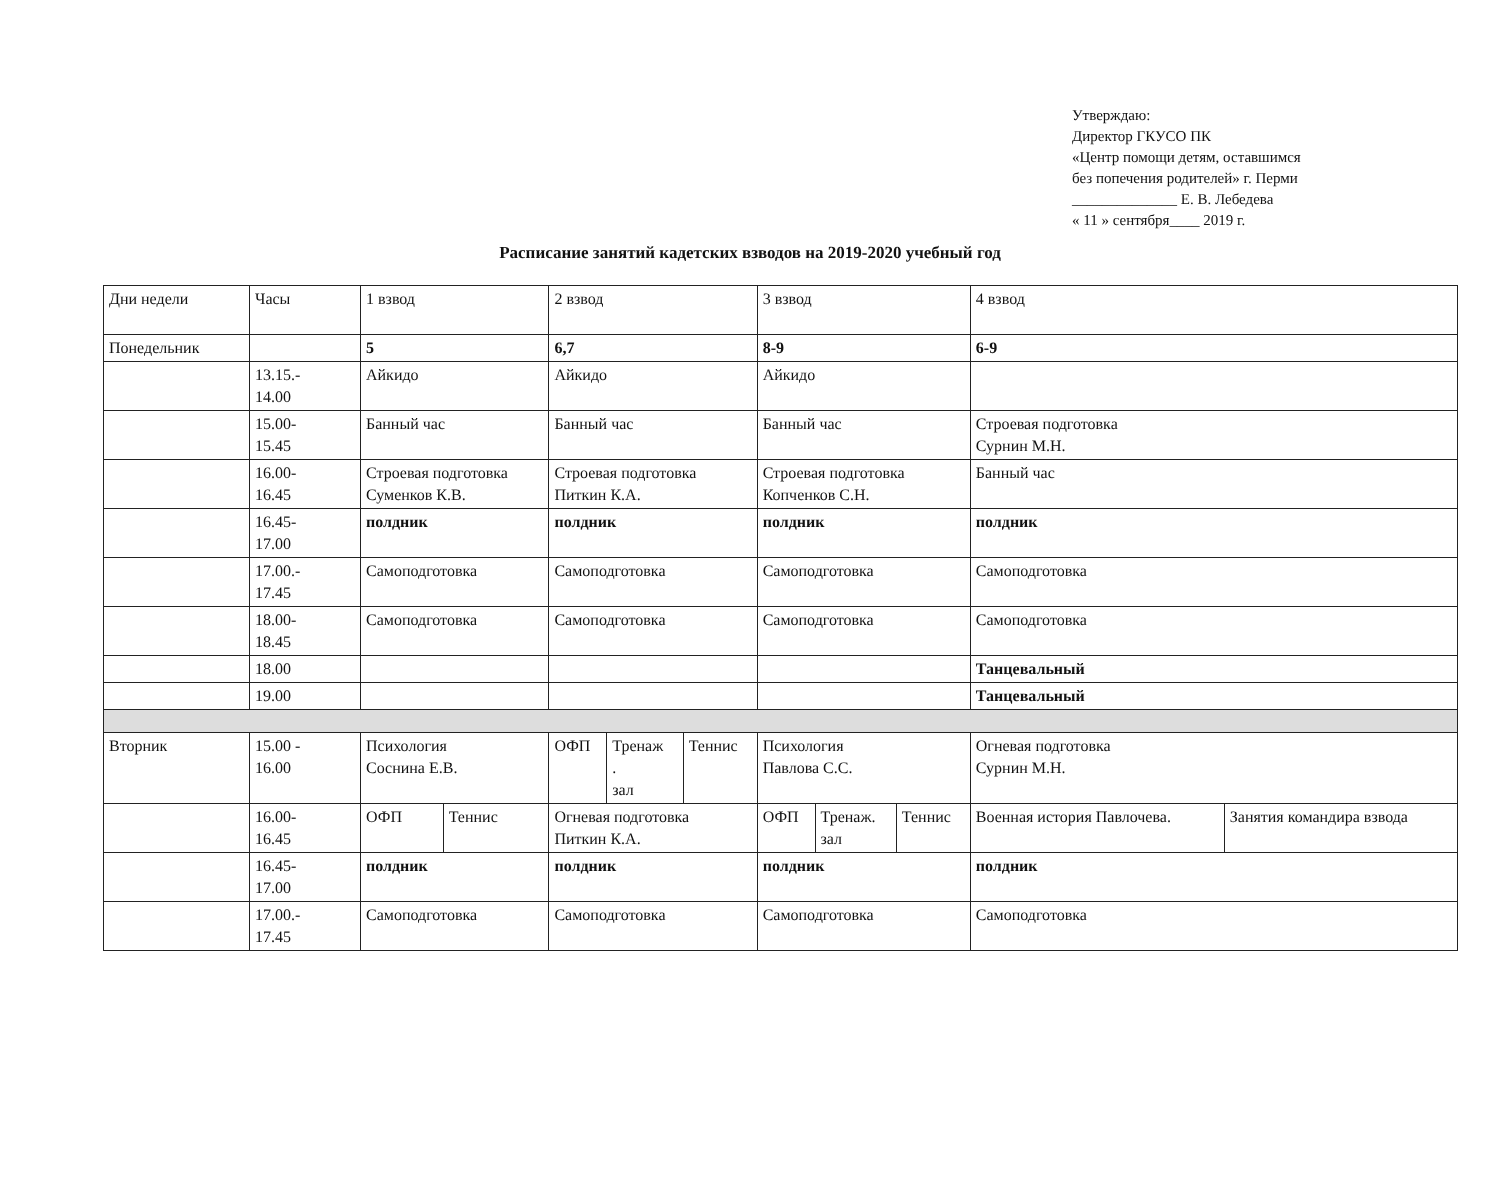Утверждаю:
Директор ГКУСО ПК
«Центр помощи детям, оставшимся
без попечения родителей» г. Перми
______________ Е. В. Лебедева
« 11 » сентября____ 2019 г.
Расписание занятий кадетских взводов на 2019-2020 учебный год
| Дни недели | Часы | 1 взвод | | 2 взвод | | | 3 взвод | | | 4 взвод | |
| Понедельник | | 5 | | 6,7 | | | 8-9 | | | 6-9 | |
| | 13.15.- 14.00 | Айкидо | | Айкидо | | | Айкидо | | | | |
| | 15.00- 15.45 | Банный час | | Банный час | | | Банный час | | | Строевая подготовка Сурнин М.Н. | |
| | 16.00- 16.45 | Строевая подготовка Суменков К.В. | | Строевая подготовка Питкин К.А. | | | Строевая подготовка Копченков С.Н. | | | Банный час | |
| | 16.45- 17.00 | полдник | | полдник | | | полдник | | | полдник | |
| | 17.00.- 17.45 | Самоподготовка | | Самоподготовка | | | Самоподготовка | | | Самоподготовка | |
| | 18.00- 18.45 | Самоподготовка | | Самоподготовка | | | Самоподготовка | | | Самоподготовка | |
| | 18.00 | | | | | | | | | Танцевальный | |
| | 19.00 | | | | | | | | | Танцевальный | |
| Вторник | 15.00 - 16.00 | Психология Соснина Е.В. | | ОФП | Тренаж . зал | Теннис | Психология Павлова С.С. | | | Огневая подготовка Сурнин М.Н. | |
| | 16.00- 16.45 | ОФП | Теннис | Огневая подготовка Питкин К.А. | | | ОФП | Тренаж. зал | Теннис | Военная история Павлочева. | Занятия командира взвода |
| | 16.45- 17.00 | полдник | | полдник | | | полдник | | | полдник | |
| | 17.00.- 17.45 | Самоподготовка | | Самоподготовка | | | Самоподготовка | | | Самоподготовка | |